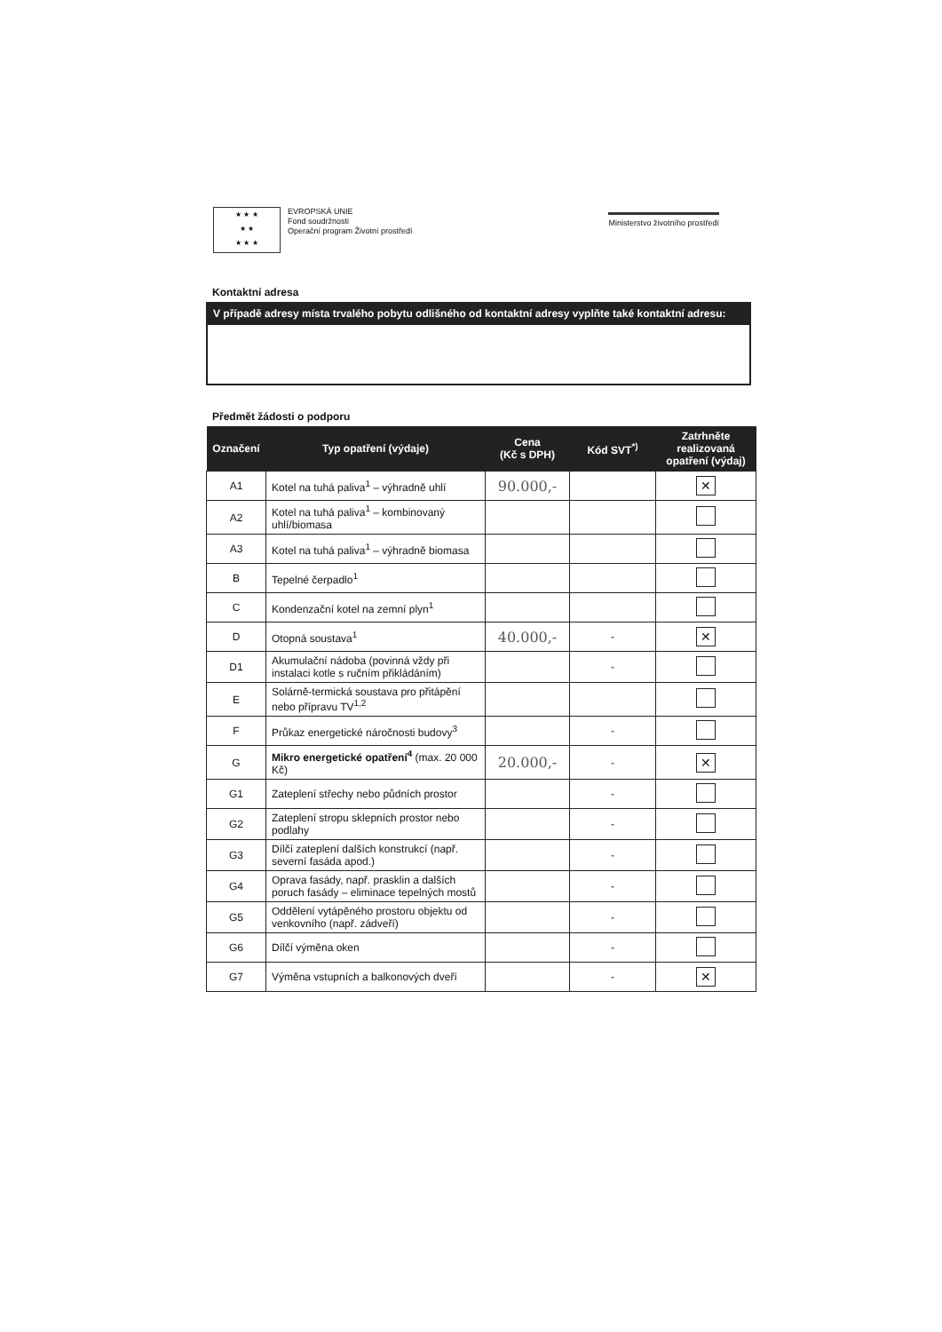★ ★ ★
★ ★
★ ★ ★
EVROPSKÁ UNIE
Fond soudržnosti
Operační program Životní prostředí
Ministerstvo životního prostředí
Kontaktní adresa
V případě adresy místa trvalého pobytu odlišného od kontaktní adresy vyplňte také kontaktní adresu:
Předmět žádosti o podporu
| Označení | Typ opatření (výdaje) | Cena (Kč s DPH) | Kód SVT<sup>*)</sup> | Zatrhněte realizovaná opatření (výdaj) |
| --- | --- | --- | --- | --- |
| A1 | Kotel na tuhá paliva<sup>1</sup> – výhradně uhlí | 90.000,- | | ✕ |
| A2 | Kotel na tuhá paliva<sup>1</sup> – kombinovaný uhlí/biomasa | | | |
| A3 | Kotel na tuhá paliva<sup>1</sup> – výhradně biomasa | | | |
| B | Tepelné čerpadlo<sup>1</sup> | | | |
| C | Kondenzační kotel na zemní plyn<sup>1</sup> | | | |
| D | Otopná soustava<sup>1</sup> | 40.000,- | - | ✕ |
| D1 | Akumulační nádoba (povinná vždy při instalaci kotle s ručním přikládáním) | | - | |
| E | Solárně-termická soustava pro přitápění nebo přípravu TV<sup>1,2</sup> | | | |
| F | Průkaz energetické náročnosti budovy<sup>3</sup> | | - | |
| G | Mikro energetické opatření<sup>4</sup> (max. 20 000 Kč) | 20.000,- | - | ✕ |
| G1 | Zateplení střechy nebo půdních prostor | | - | |
| G2 | Zateplení stropu sklepních prostor nebo podlahy | | - | |
| G3 | Dílčí zateplení dalších konstrukcí (např. severní fasáda apod.) | | - | |
| G4 | Oprava fasády, např. prasklin a dalších poruch fasády – eliminace tepelných mostů | | - | |
| G5 | Oddělení vytápěného prostoru objektu od venkovního (např. zádveří) | | - | |
| G6 | Dílčí výměna oken | | - | |
| G7 | Výměna vstupních a balkonových dveří | | - | ✕ |